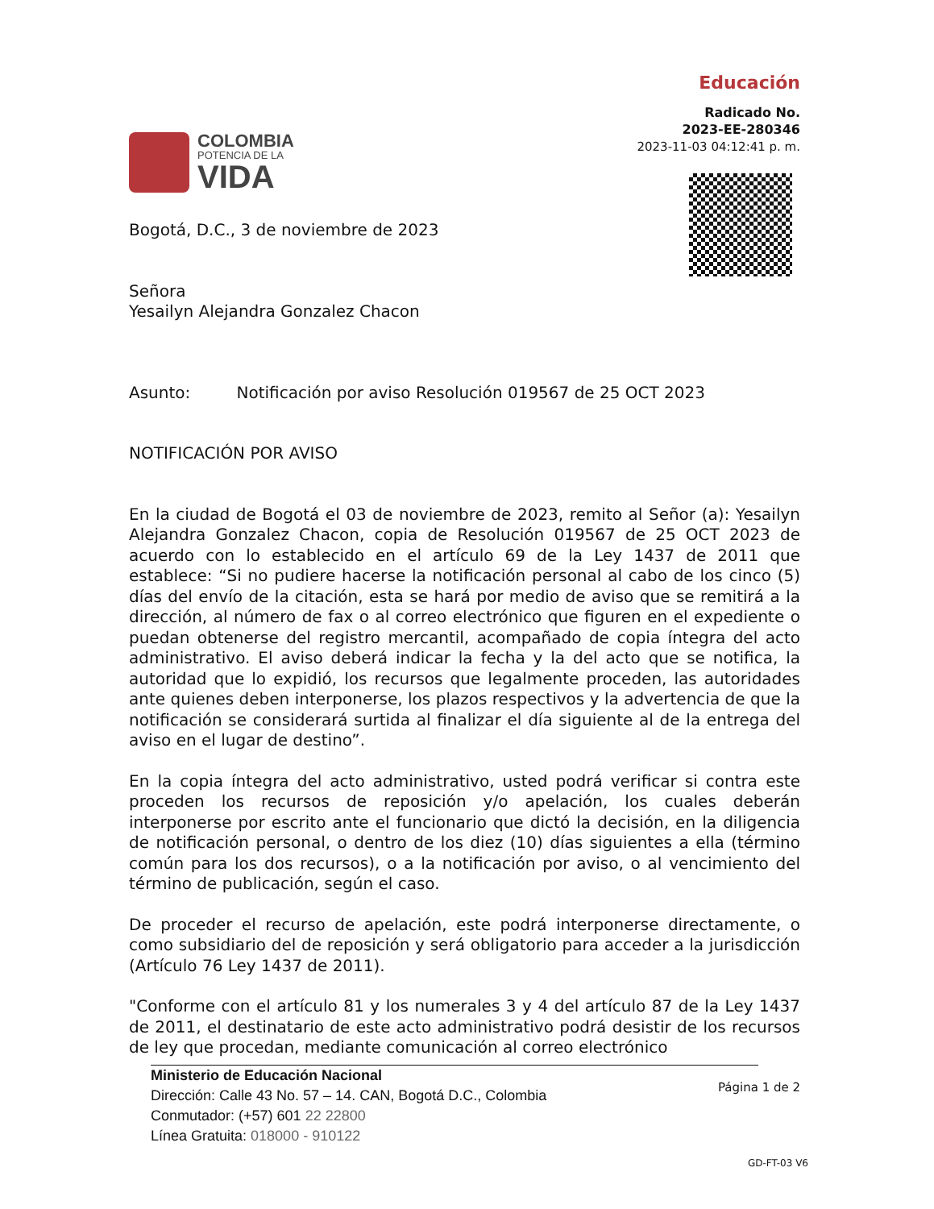COLOMBIA
POTENCIA DE LA
VIDA
Educación
Radicado No.
2023-EE-280346
2023-11-03 04:12:41 p. m.
Bogotá, D.C., 3 de noviembre de 2023
Señora
Yesailyn Alejandra Gonzalez Chacon
Asunto: Notificación por aviso Resolución 019567 de 25 OCT 2023
NOTIFICACIÓN POR AVISO
En la ciudad de Bogotá el 03 de noviembre de 2023, remito al Señor (a): Yesailyn Alejandra Gonzalez Chacon, copia de Resolución 019567 de 25 OCT 2023 de acuerdo con lo establecido en el artículo 69 de la Ley 1437 de 2011 que establece: “Si no pudiere hacerse la notificación personal al cabo de los cinco (5) días del envío de la citación, esta se hará por medio de aviso que se remitirá a la dirección, al número de fax o al correo electrónico que figuren en el expediente o puedan obtenerse del registro mercantil, acompañado de copia íntegra del acto administrativo. El aviso deberá indicar la fecha y la del acto que se notifica, la autoridad que lo expidió, los recursos que legalmente proceden, las autoridades ante quienes deben interponerse, los plazos respectivos y la advertencia de que la notificación se considerará surtida al finalizar el día siguiente al de la entrega del aviso en el lugar de destino”.
En la copia íntegra del acto administrativo, usted podrá verificar si contra este proceden los recursos de reposición y/o apelación, los cuales deberán interponerse por escrito ante el funcionario que dictó la decisión, en la diligencia de notificación personal, o dentro de los diez (10) días siguientes a ella (término común para los dos recursos), o a la notificación por aviso, o al vencimiento del término de publicación, según el caso.
De proceder el recurso de apelación, este podrá interponerse directamente, o como subsidiario del de reposición y será obligatorio para acceder a la jurisdicción (Artículo 76 Ley 1437 de 2011).
"Conforme con el artículo 81 y los numerales 3 y 4 del artículo 87 de la Ley 1437 de 2011, el destinatario de este acto administrativo podrá desistir de los recursos de ley que procedan, mediante comunicación al correo electrónico
Ministerio de Educación Nacional
Dirección: Calle 43 No. 57 – 14. CAN, Bogotá D.C., Colombia
Conmutador: (+57) 601 22 22800
Línea Gratuita: 018000 - 910122
Página 1 de 2
GD-FT-03 V6